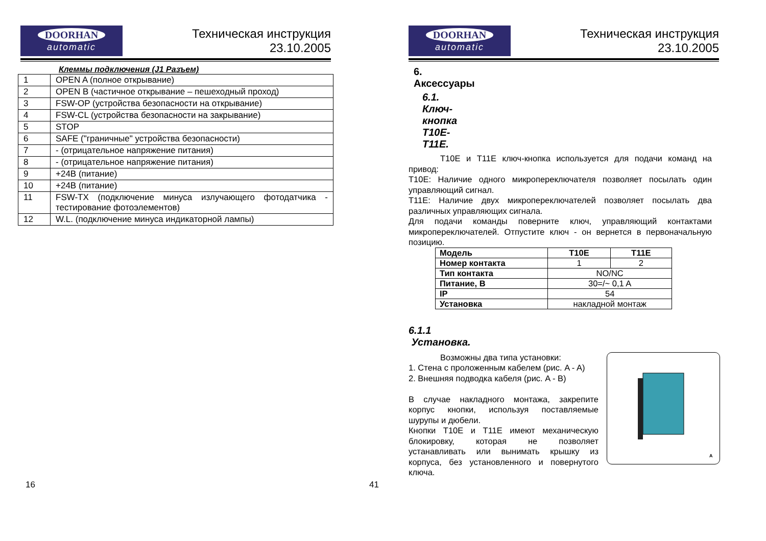DOORHAN
automatic
Техническая инструкция
23.10.2005
Клеммы подключения (J1 Разъем)
| 1 | OPEN A (полное открывание) |
| 2 | OPEN B (частичное открывание – пешеходный проход) |
| 3 | FSW-OP (устройства безопасности на открывание) |
| 4 | FSW-CL (устройства безопасности на закрывание) |
| 5 | STOP |
| 6 | SAFE ("граничные" устройства безопасности) |
| 7 | - (отрицательное напряжение питания) |
| 8 | - (отрицательное напряжение питания) |
| 9 | +24B (питание) |
| 10 | +24B (питание) |
| 11 | FSW-TX (подключение минуса излучающего фотодатчика - тестирование фотоэлементов) |
| 12 | W.L. (подключение минуса индикаторной лампы) |
16
DOORHAN
automatic
Техническая инструкция
23.10.2005
6. Аксессуары
6.1. Ключ-кнопка T10E-T11E.
T10E и T11E ключ-кнопка используется для подачи команд на привод:
T10E: Наличие одного микропереключателя позволяет посылать один управляющий сигнал.
T11E: Наличие двух микропереключателей позволяет посылать два различных управляющих сигнала.
Для подачи команды поверните ключ, управляющий контактами микропереключателей. Отпустите ключ - он вернется в первоначальную позицию.
| Модель | T10E | T11E |
| Номер контакта | 1 | 2 |
| Тип контакта | NO/NC | |
| Питание, В | 30=/~ 0,1 A | |
| IP | 54 | |
| Установка | накладной монтаж | |
6.1.1 Установка.
A
Возможны два типа установки:
1. Стена с проложенным кабелем (рис. A - A)
2. Внешняя подводка кабеля (рис. A - B)
В случае накладного монтажа, закрепите корпус кнопки, используя поставляемые шурупы и дюбели.
Кнопки T10E и T11E имеют механическую блокировку, которая не позволяет устанавливать или вынимать крышку из корпуса, без установленного и повернутого ключа.
41